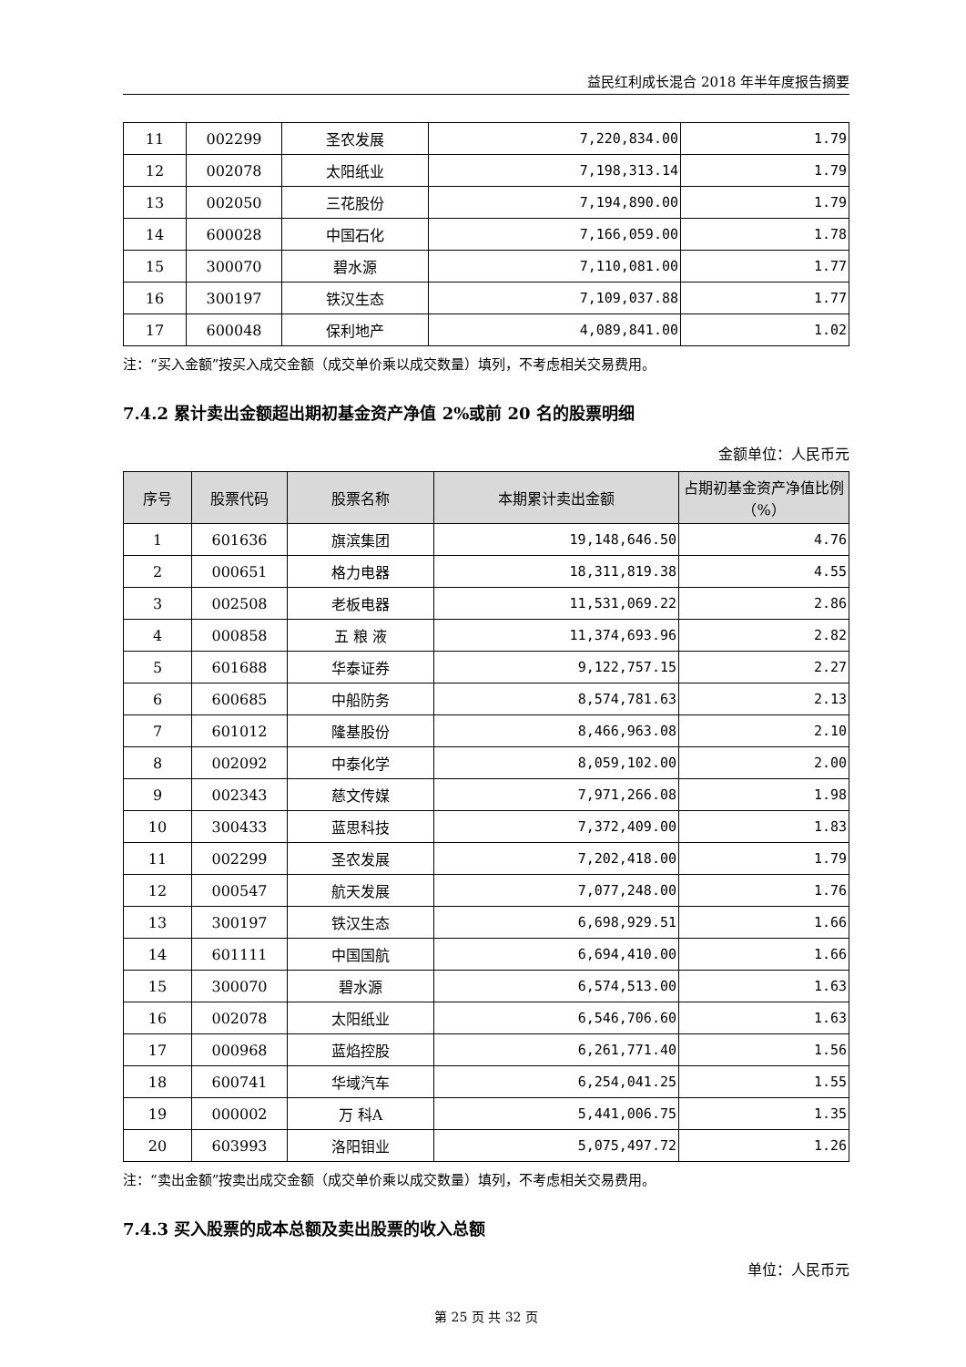益民红利成长混合 2018 年半年度报告摘要
| 11 | 002299 | 圣农发展 | 7,220,834.00 | 1.79 |
| 12 | 002078 | 太阳纸业 | 7,198,313.14 | 1.79 |
| 13 | 002050 | 三花股份 | 7,194,890.00 | 1.79 |
| 14 | 600028 | 中国石化 | 7,166,059.00 | 1.78 |
| 15 | 300070 | 碧水源 | 7,110,081.00 | 1.77 |
| 16 | 300197 | 铁汉生态 | 7,109,037.88 | 1.77 |
| 17 | 600048 | 保利地产 | 4,089,841.00 | 1.02 |
注：“买入金额”按买入成交金额（成交单价乘以成交数量）填列，不考虑相关交易费用。
7.4.2 累计卖出金额超出期初基金资产净值 2%或前 20 名的股票明细
金额单位：人民币元
| 序号 | 股票代码 | 股票名称 | 本期累计卖出金额 | 占期初基金资产净值比例（%） |
| --- | --- | --- | --- | --- |
| 1 | 601636 | 旗滨集团 | 19,148,646.50 | 4.76 |
| 2 | 000651 | 格力电器 | 18,311,819.38 | 4.55 |
| 3 | 002508 | 老板电器 | 11,531,069.22 | 2.86 |
| 4 | 000858 | 五 粮 液 | 11,374,693.96 | 2.82 |
| 5 | 601688 | 华泰证券 | 9,122,757.15 | 2.27 |
| 6 | 600685 | 中船防务 | 8,574,781.63 | 2.13 |
| 7 | 601012 | 隆基股份 | 8,466,963.08 | 2.10 |
| 8 | 002092 | 中泰化学 | 8,059,102.00 | 2.00 |
| 9 | 002343 | 慈文传媒 | 7,971,266.08 | 1.98 |
| 10 | 300433 | 蓝思科技 | 7,372,409.00 | 1.83 |
| 11 | 002299 | 圣农发展 | 7,202,418.00 | 1.79 |
| 12 | 000547 | 航天发展 | 7,077,248.00 | 1.76 |
| 13 | 300197 | 铁汉生态 | 6,698,929.51 | 1.66 |
| 14 | 601111 | 中国国航 | 6,694,410.00 | 1.66 |
| 15 | 300070 | 碧水源 | 6,574,513.00 | 1.63 |
| 16 | 002078 | 太阳纸业 | 6,546,706.60 | 1.63 |
| 17 | 000968 | 蓝焰控股 | 6,261,771.40 | 1.56 |
| 18 | 600741 | 华域汽车 | 6,254,041.25 | 1.55 |
| 19 | 000002 | 万 科A | 5,441,006.75 | 1.35 |
| 20 | 603993 | 洛阳钼业 | 5,075,497.72 | 1.26 |
注：“卖出金额”按卖出成交金额（成交单价乘以成交数量）填列，不考虑相关交易费用。
7.4.3 买入股票的成本总额及卖出股票的收入总额
单位：人民币元
第 25 页 共 32 页